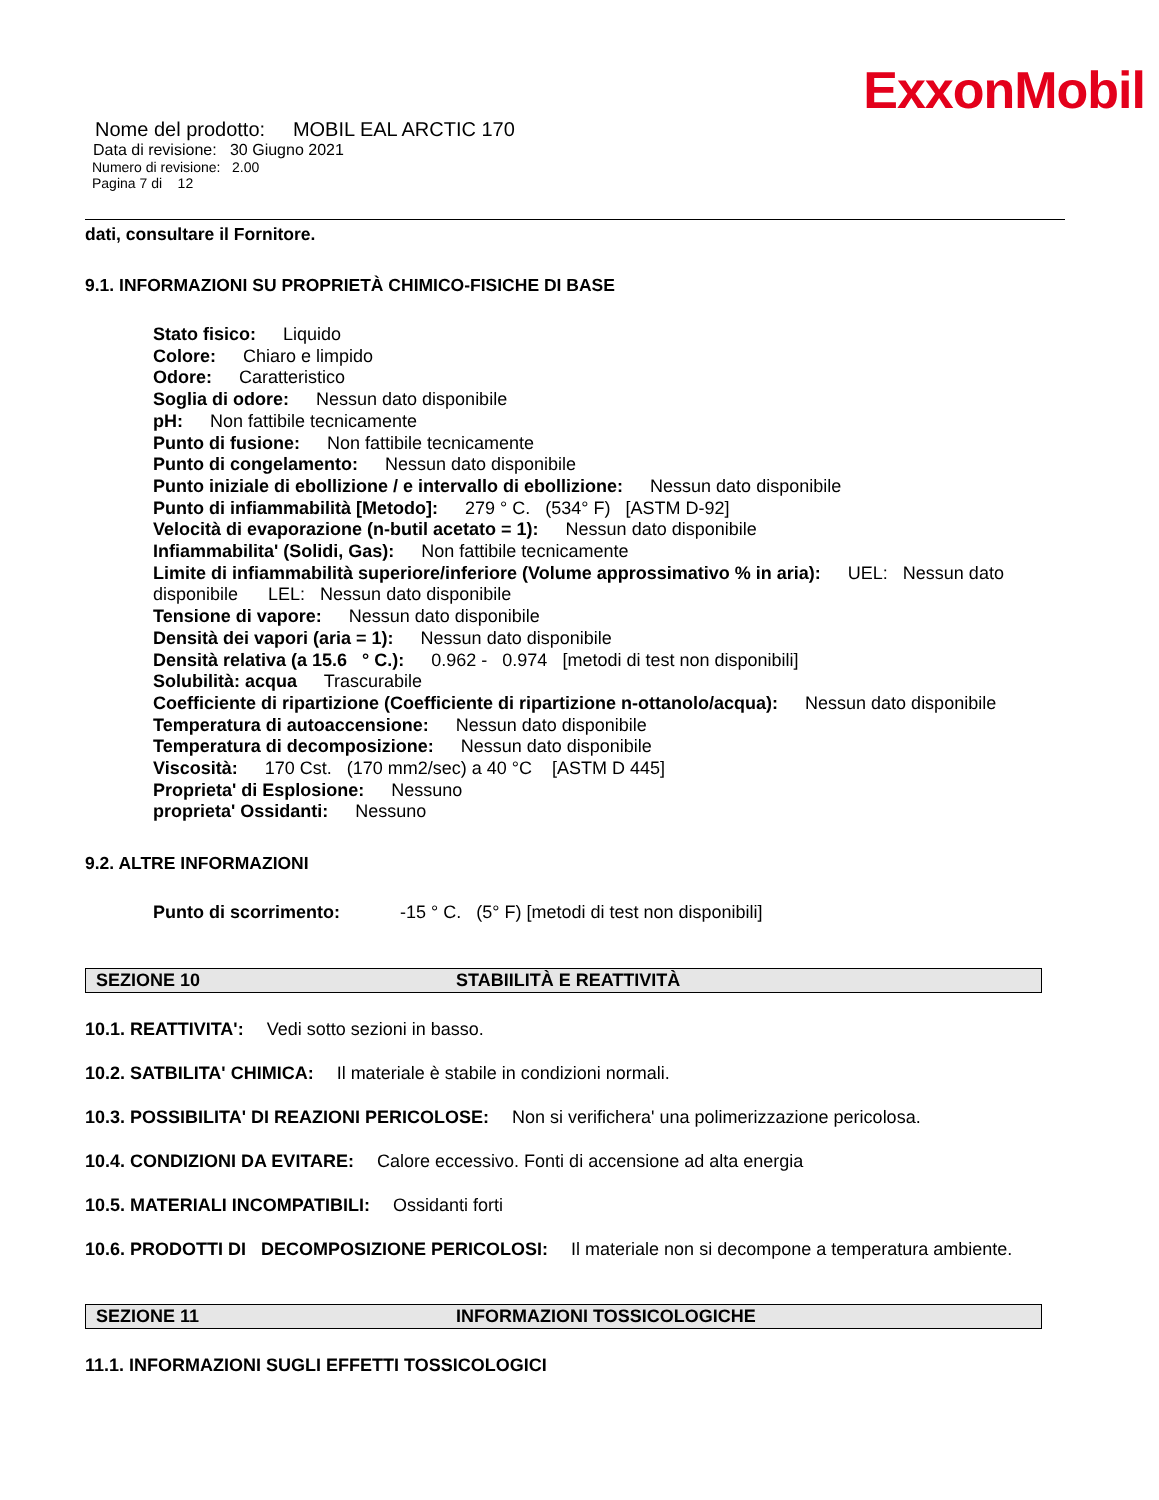ExxonMobil
Nome del prodotto: MOBIL EAL ARCTIC 170
Data di revisione: 30 Giugno 2021
Numero di revisione: 2.00
Pagina 7 di 12
dati, consultare il Fornitore.
9.1. INFORMAZIONI SU PROPRIETÀ CHIMICO-FISICHE DI BASE
Stato fisico: Liquido
Colore: Chiaro e limpido
Odore: Caratteristico
Soglia di odore: Nessun dato disponibile
pH: Non fattibile tecnicamente
Punto di fusione: Non fattibile tecnicamente
Punto di congelamento: Nessun dato disponibile
Punto iniziale di ebollizione / e intervallo di ebollizione: Nessun dato disponibile
Punto di infiammabilità [Metodo]: 279 ° C. (534° F) [ASTM D-92]
Velocità di evaporazione (n-butil acetato = 1): Nessun dato disponibile
Infiammabilita' (Solidi, Gas): Non fattibile tecnicamente
Limite di infiammabilità superiore/inferiore (Volume approssimativo % in aria): UEL: Nessun dato disponibile LEL: Nessun dato disponibile
Tensione di vapore: Nessun dato disponibile
Densità dei vapori (aria = 1): Nessun dato disponibile
Densità relativa (a 15.6 ° C.): 0.962 - 0.974 [metodi di test non disponibili]
Solubilità: acqua Trascurabile
Coefficiente di ripartizione (Coefficiente di ripartizione n-ottanolo/acqua): Nessun dato disponibile
Temperatura di autoaccensione: Nessun dato disponibile
Temperatura di decomposizione: Nessun dato disponibile
Viscosità: 170 Cst. (170 mm2/sec) a 40 °C [ASTM D 445]
Proprieta' di Esplosione: Nessuno
proprieta' Ossidanti: Nessuno
9.2. ALTRE INFORMAZIONI
Punto di scorrimento: -15 ° C. (5° F) [metodi di test non disponibili]
SEZIONE 10 STABIILITÀ E REATTIVITÀ
10.1. REATTIVITA': Vedi sotto sezioni in basso.
10.2. SATBILITA' CHIMICA: Il materiale è stabile in condizioni normali.
10.3. POSSIBILITA' DI REAZIONI PERICOLOSE: Non si verifichera' una polimerizzazione pericolosa.
10.4. CONDIZIONI DA EVITARE: Calore eccessivo. Fonti di accensione ad alta energia
10.5. MATERIALI INCOMPATIBILI: Ossidanti forti
10.6. PRODOTTI DI DECOMPOSIZIONE PERICOLOSI: Il materiale non si decompone a temperatura ambiente.
SEZIONE 11 INFORMAZIONI TOSSICOLOGICHE
11.1. INFORMAZIONI SUGLI EFFETTI TOSSICOLOGICI